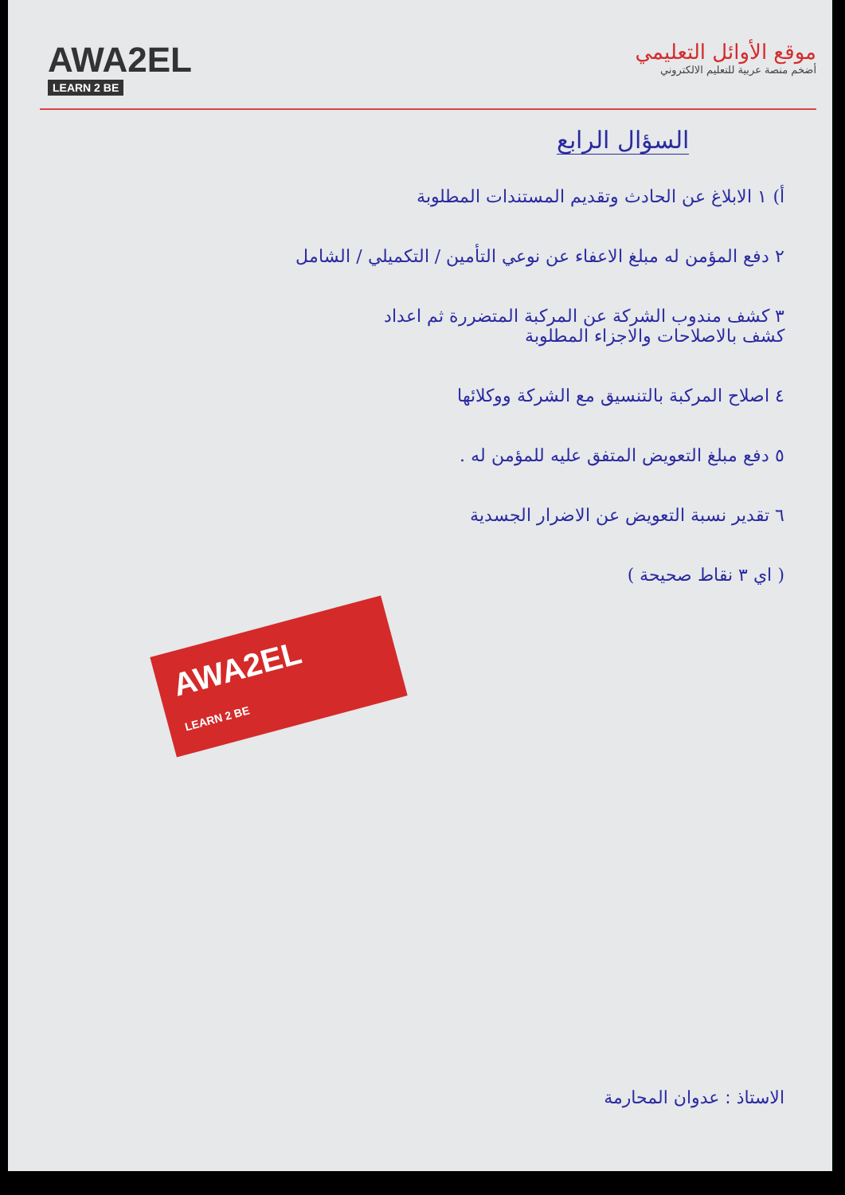AWA2EL
LEARN 2 BE
موقع الأوائل التعليمي
أضخم منصة عربية للتعليم الالكتروني
السؤال الرابع
أ) ١ الابلاغ عن الحادث وتقديم المستندات المطلوبة
٢ دفع المؤمن له مبلغ الاعفاء عن نوعي التأمين / التكميلي / الشامل
٣ كشف مندوب الشركة عن المركبة المتضررة ثم اعداد
كشف بالاصلاحات والاجزاء المطلوبة
٤ اصلاح المركبة بالتنسيق مع الشركة ووكلائها
٥ دفع مبلغ التعويض المتفق عليه للمؤمن له .
٦ تقدير نسبة التعويض عن الاضرار الجسدية
( اي ٣ نقاط صحيحة )
AWA2EL
LEARN 2 BE
الاستاذ : عدوان المحارمة